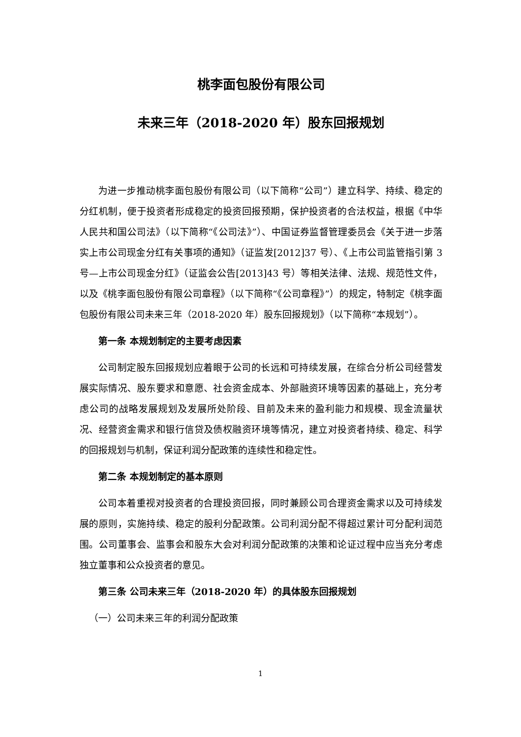桃李面包股份有限公司
未来三年（2018-2020 年）股东回报规划
为进一步推动桃李面包股份有限公司（以下简称“公司”）建立科学、持续、稳定的分红机制，便于投资者形成稳定的投资回报预期，保护投资者的合法权益，根据《中华人民共和国公司法》（以下简称“《公司法》”）、中国证券监督管理委员会《关于进一步落实上市公司现金分红有关事项的通知》（证监发[2012]37 号）、《上市公司监管指引第 3 号—上市公司现金分红》（证监会公告[2013]43 号）等相关法律、法规、规范性文件，以及《桃李面包股份有限公司章程》（以下简称“《公司章程》”）的规定，特制定《桃李面包股份有限公司未来三年（2018-2020 年）股东回报规划》（以下简称“本规划”）。
第一条 本规划制定的主要考虑因素
公司制定股东回报规划应着眼于公司的长远和可持续发展，在综合分析公司经营发展实际情况、股东要求和意愿、社会资金成本、外部融资环境等因素的基础上，充分考虑公司的战略发展规划及发展所处阶段、目前及未来的盈利能力和规模、现金流量状况、经营资金需求和银行信贷及债权融资环境等情况，建立对投资者持续、稳定、科学的回报规划与机制，保证利润分配政策的连续性和稳定性。
第二条 本规划制定的基本原则
公司本着重视对投资者的合理投资回报，同时兼顾公司合理资金需求以及可持续发展的原则，实施持续、稳定的股利分配政策。公司利润分配不得超过累计可分配利润范围。公司董事会、监事会和股东大会对利润分配政策的决策和论证过程中应当充分考虑独立董事和公众投资者的意见。
第三条 公司未来三年（2018-2020 年）的具体股东回报规划
（一）公司未来三年的利润分配政策
1